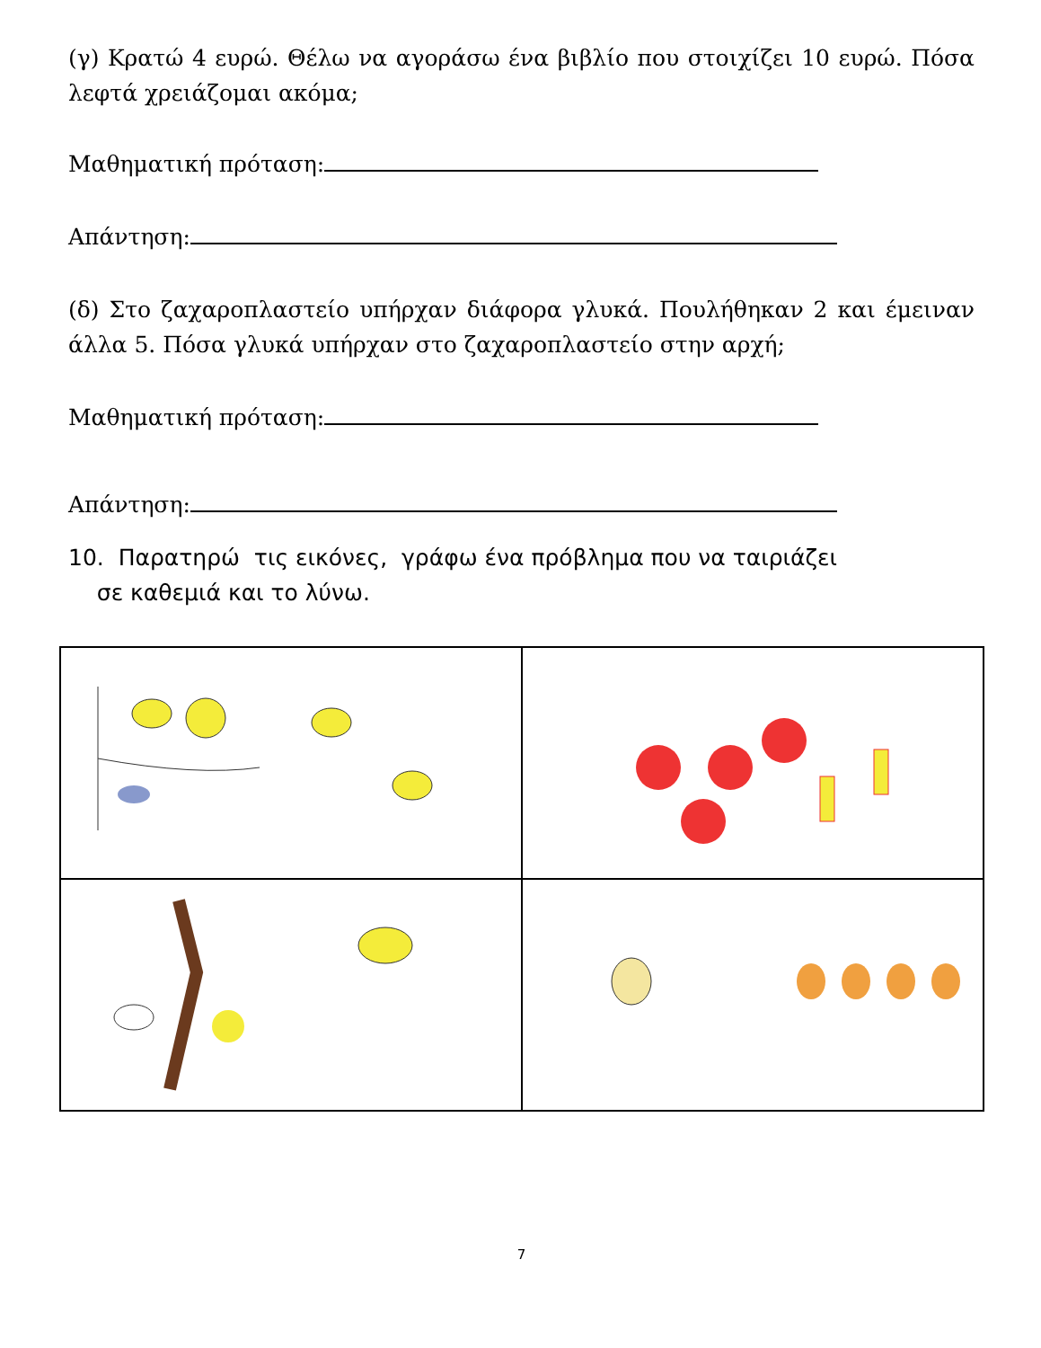(γ) Κρατώ 4 ευρώ. Θέλω να αγοράσω ένα βιβλίο που στοιχίζει 10 ευρώ. Πόσα λεφτά χρειάζομαι ακόμα;
Μαθηματική πρόταση:
Απάντηση:
(δ) Στο ζαχαροπλαστείο υπήρχαν διάφορα γλυκά. Πουλήθηκαν 2 και έμειναν άλλα 5. Πόσα γλυκά υπήρχαν στο ζαχαροπλαστείο στην αρχή;
Μαθηματική πρόταση:
Απάντηση:
10. Παρατηρώ τις εικόνες, γράφω ένα πρόβλημα που να ταιριάζει
σε καθεμιά και το λύνω.
7